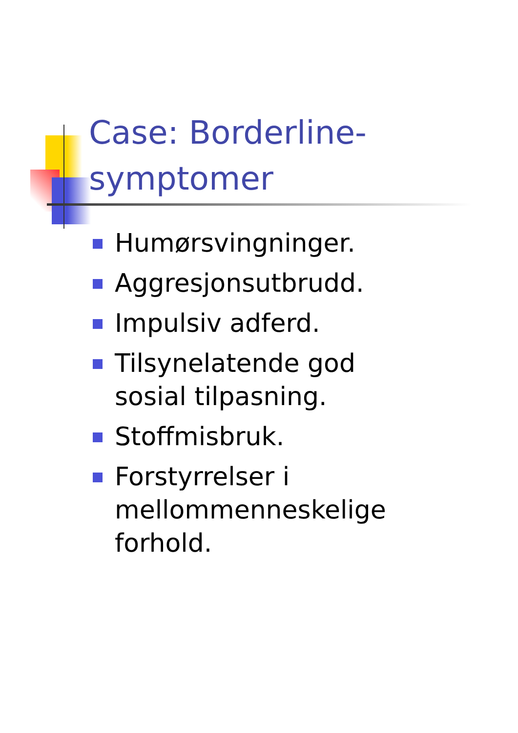Case: Borderline-symptomer
Humørsvingninger.
Aggresjonsutbrudd.
Impulsiv adferd.
Tilsynelatende god sosial tilpasning.
Stoffmisbruk.
Forstyrrelser i mellommenneskelige forhold.